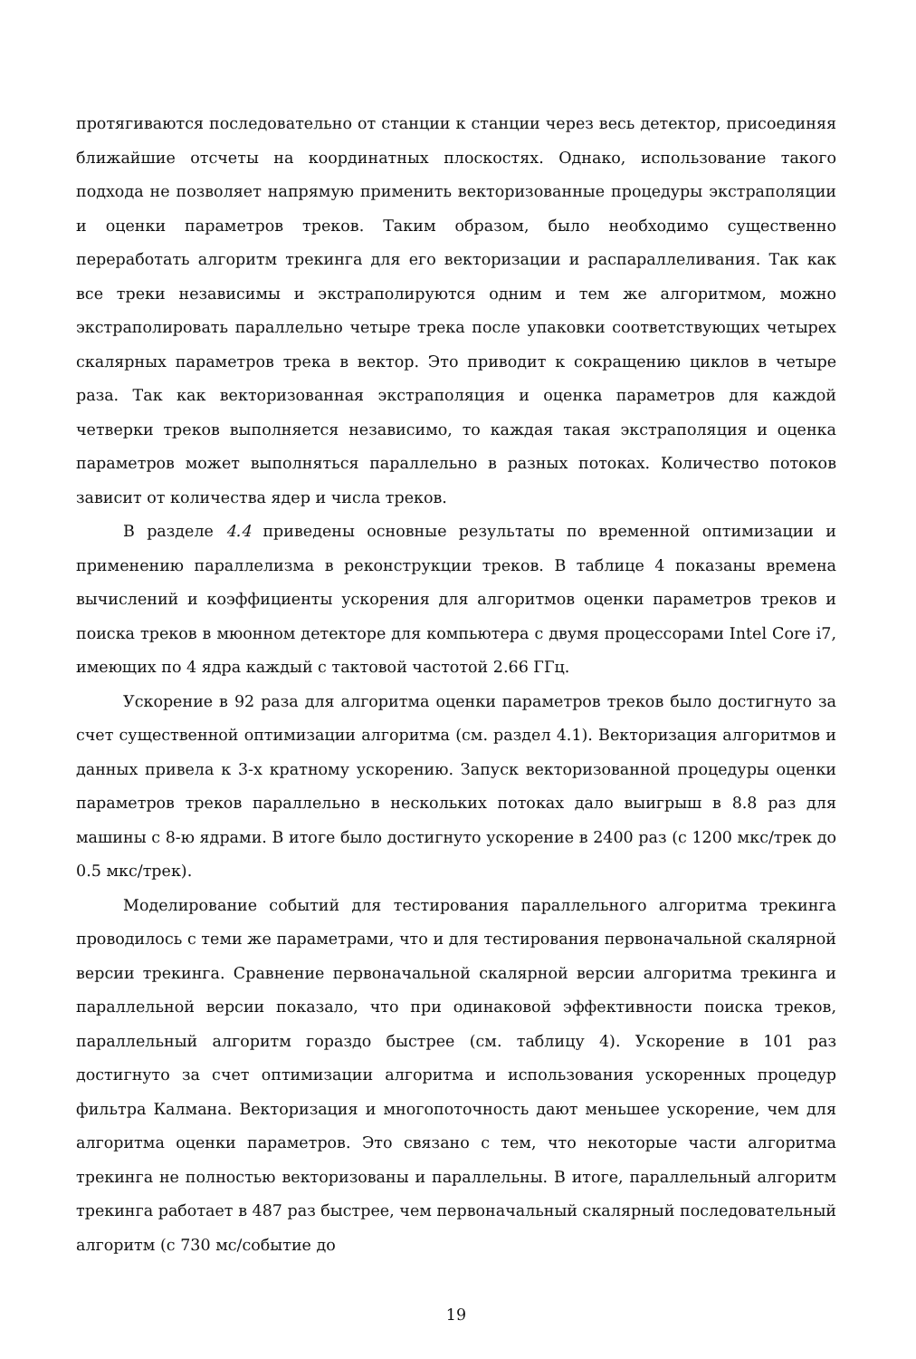протягиваются последовательно от станции к станции через весь детектор, присоединяя ближайшие отсчеты на координатных плоскостях. Однако, использование такого подхода не позволяет напрямую применить векторизованные процедуры экстраполяции и оценки параметров треков. Таким образом, было необходимо существенно переработать алгоритм трекинга для его векторизации и распараллеливания. Так как все треки независимы и экстраполируются одним и тем же алгоритмом, можно экстраполировать параллельно четыре трека после упаковки соответствующих четырех скалярных параметров трека в вектор. Это приводит к сокращению циклов в четыре раза. Так как векторизованная экстраполяция и оценка параметров для каждой четверки треков выполняется независимо, то каждая такая экстраполяция и оценка параметров может выполняться параллельно в разных потоках. Количество потоков зависит от количества ядер и числа треков.
В разделе 4.4 приведены основные результаты по временной оптимизации и применению параллелизма в реконструкции треков. В таблице 4 показаны времена вычислений и коэффициенты ускорения для алгоритмов оценки параметров треков и поиска треков в мюонном детекторе для компьютера с двумя процессорами Intel Core i7, имеющих по 4 ядра каждый с тактовой частотой 2.66 ГГц.
Ускорение в 92 раза для алгоритма оценки параметров треков было достигнуто за счет существенной оптимизации алгоритма (см. раздел 4.1). Векторизация алгоритмов и данных привела к 3-х кратному ускорению. Запуск векторизованной процедуры оценки параметров треков параллельно в нескольких потоках дало выигрыш в 8.8 раз для машины с 8-ю ядрами. В итоге было достигнуто ускорение в 2400 раз (с 1200 мкс/трек до 0.5 мкс/трек).
Моделирование событий для тестирования параллельного алгоритма трекинга проводилось с теми же параметрами, что и для тестирования первоначальной скалярной версии трекинга. Сравнение первоначальной скалярной версии алгоритма трекинга и параллельной версии показало, что при одинаковой эффективности поиска треков, параллельный алгоритм гораздо быстрее (см. таблицу 4). Ускорение в 101 раз достигнуто за счет оптимизации алгоритма и использования ускоренных процедур фильтра Калмана. Векторизация и многопоточность дают меньшее ускорение, чем для алгоритма оценки параметров. Это связано с тем, что некоторые части алгоритма трекинга не полностью векторизованы и параллельны. В итоге, параллельный алгоритм трекинга работает в 487 раз быстрее, чем первоначальный скалярный последовательный алгоритм (с 730 мс/событие до
19